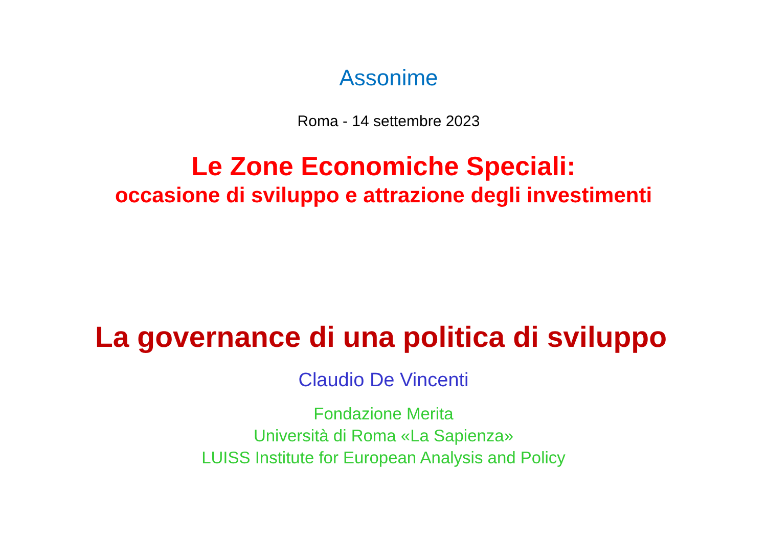Assonime
Roma - 14 settembre 2023
Le Zone Economiche Speciali:
occasione di sviluppo e attrazione degli investimenti
La governance di una politica di sviluppo
Claudio De Vincenti
Fondazione Merita
Università di Roma «La Sapienza»
LUISS Institute for European Analysis and Policy